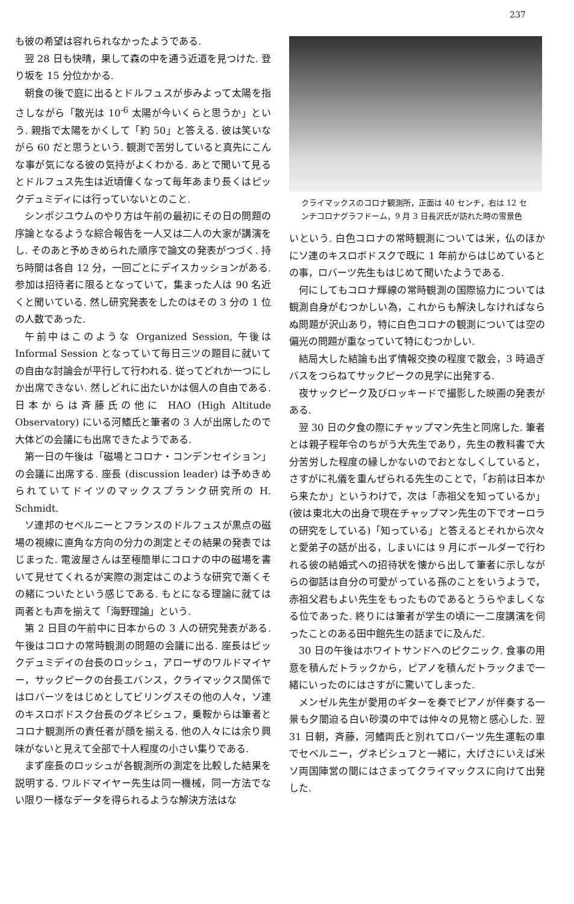237
も彼の希望は容れられなかったようである.
翌 28 日も快晴，果して森の中を通う近道を見つけた. 登り坂を 15 分位かかる.
朝食の後で庭に出るとドルフュスが歩みよって太陽を指さしながら「散光は 10<sup>-6</sup> 太陽が今いくらと思うか」という. 親指で太陽をかくして「約 50」と答える. 彼は笑いながら 60 だと思うという. 観測で苦労していると真先にこんな事が気になる彼の気持がよくわかる. あとで聞いて見るとドルフュス先生は近頃偉くなって毎年あまり長くはピックデュミディには行っていないとのこと.
シンポジユウムのやり方は午前の最初にその日の問題の序論となるような綜合報告を一人又は二人の大家が講演をし. そのあと予めきめられた順序で論文の発表がつづく. 持ち時間は各自 12 分，一回ごとにデイスカッションがある. 参加は招待者に限るとなっていて，集まった人は 90 名近くと聞いている. 然し研究発表をしたのはその 3 分の 1 位の人数であった.
午前中はこのような Organized Session, 午後は Informal Session となっていて毎日三ツの題目に就いての自由な討論会が平行して行われる. 従ってどれか一つにしか出席できない. 然しどれに出たいかは個人の自由である. 日本からは斉藤氏の他に HAO (High Altitude Observatory) にいる河鰭氏と筆者の 3 人が出席したので大体どの会議にも出席できたようである.
第一日の午後は「磁場とコロナ・コンデンセイション」の会議に出席する. 座長 (discussion leader) は予めきめられていてドイツのマックスプランク研究所の H. Schmidt.
ソ連邦のセベルニーとフランスのドルフュスが黒点の磁場の視線に直角な方向の分力の測定とその結果の発表ではじまった. 電波屋さんは至極簡単にコロナの中の磁場を書いて見せてくれるが実際の測定はこのような研究で漸くその緒についたという感じである. もとになる理論に就ては両者とも声を揃えて「海野理論」という.
第 2 日目の午前中に日本からの 3 人の研究発表がある. 午後はコロナの常時観測の問題の会議に出る. 座長はピックデュミデイの台長のロッシュ，アローザのワルドマイヤー，サックピークの台長エバンス，クライマックス関係ではロバーツをはじめとしてビリングスその他の人々，ソ連のキスロボドスク台長のグネビシュフ，乗鞍からは筆者とコロナ観測所の責任者が顔を揃える. 他の人々には余り興味がないと見えて全部で十人程度の小さい集りである.
まず座長のロッシュが各観測所の測定を比較した結果を説明する. ワルドマイヤー先生は同一機械，同一方法でない限り一様なデータを得られるような解決方法はな
クライマックスのコロナ観測所，正面は 40 センチ，右は 12 センチコロナグラフドーム，9 月 3 日長沢氏が訪れた時の雪景色
いという. 白色コロナの常時観測については米，仏のほかにソ連のキスロボドスクで既に 1 年前からはじめているとの事，ロバーツ先生もはじめて聞いたようである.
何にしてもコロナ輝線の常時観測の国際協力については観測自身がむつかしい為，これからも解決しなければならぬ問題が沢山あり，特に白色コロナの観測については空の偏光の問題が重なっていて特にむつかしい.
結局大した結論も出ず情報交換の程度で散会，3 時過ぎバスをつらねてサックピークの見学に出発する.
夜サックピーク及びロッキードで撮影した映画の発表がある.
翌 30 日の夕食の際にチャップマン先生と同席した. 筆者とは親子程年令のちがう大先生であり，先生の教科書で大分苦労した程度の縁しかないのでおとなしくしていると，さすがに礼儀を重んぜられる先生のことで，「お前は日本から来たか」というわけで，次は「赤祖父を知っているか」(彼は東北大の出身で現在チャップマン先生の下でオーロラの研究をしている)「知っている」と答えるとそれから次々と愛弟子の話が出る，しまいには 9 月にボールダーで行われる彼の結婚式への招待状を懐から出して筆者に示しながらの御話は自分の可愛がっている孫のことをいうようで，赤祖父君もよい先生をもったものであるとうらやましくなる位であった. 終りには筆者が学生の頃に一二度講演を伺ったことのある田中館先生の話までに及んだ.
30 日の午後はホワイトサンドへのピクニック. 食事の用意を積んだトラックから，ピアノを積んだトラックまで一緒にいったのにはさすがに驚いてしまった.
メンゼル先生が愛用のギターを奏でピアノが伴奏する一景も夕闇迫る白い砂漠の中では仲々の見物と感心した. 翌 31 日朝，斉藤，河鰭両氏と別れてロバーツ先生運転の車でセベルニー，グネビシュフと一緒に，大げさにいえば米ソ両国陣営の間にはさまってクライマックスに向けて出発した.